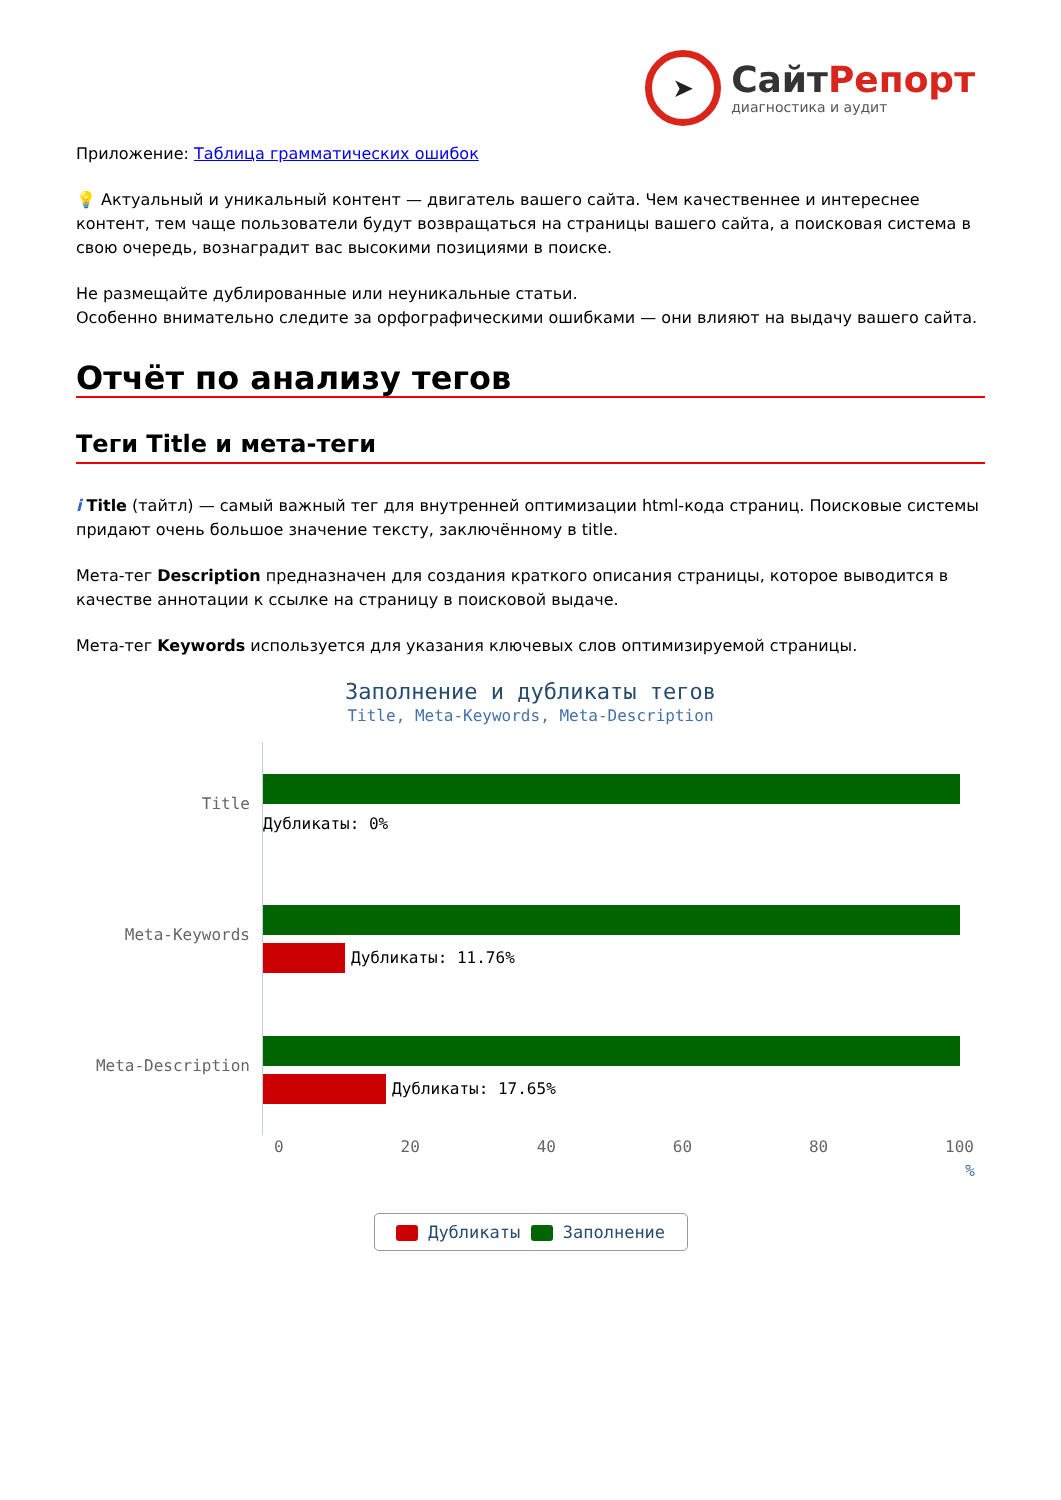➤
СайтРепорт
диагностика и аудит
Приложение: Таблица грамматических ошибок
💡 Актуальный и уникальный контент — двигатель вашего сайта. Чем качественнее и интереснее контент, тем чаще пользователи будут возвращаться на страницы вашего сайта, а поисковая система в свою очередь, вознаградит вас высокими позициями в поиске.
Не размещайте дублированные или неуникальные статьи.
Особенно внимательно следите за орфографическими ошибками — они влияют на выдачу вашего сайта.
Отчёт по анализу тегов
Теги Title и мета-теги
i Title (тайтл) — самый важный тег для внутренней оптимизации html-кода страниц. Поисковые системы придают очень большое значение тексту, заключённому в title.
Мета-тег Description предназначен для создания краткого описания страницы, которое выводится в качестве аннотации к ссылке на страницу в поисковой выдаче.
Мета-тег Keywords используется для указания ключевых слов оптимизируемой страницы.
Заполнение и дубликаты тегов
Title, Meta-Keywords, Meta-Description
Title
Дубликаты: 0%
Meta-Keywords
Дубликаты: 11.76%
Meta-Description
Дубликаты: 17.65%
0 20 40 60 80 100
%
Дубликаты Заполнение